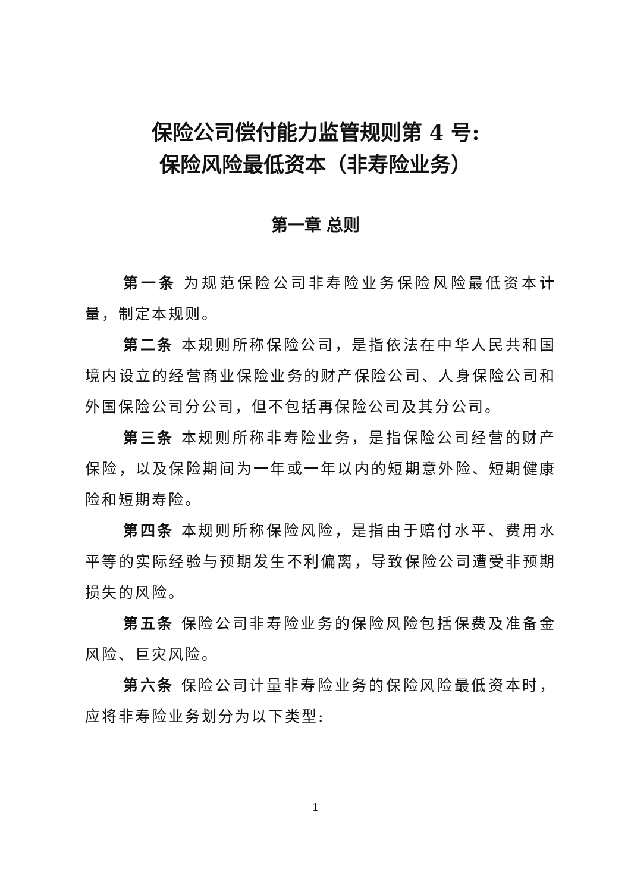保险公司偿付能力监管规则第 4 号:
保险风险最低资本（非寿险业务）
第一章 总则
第一条 为规范保险公司非寿险业务保险风险最低资本计量，制定本规则。
第二条 本规则所称保险公司，是指依法在中华人民共和国境内设立的经营商业保险业务的财产保险公司、人身保险公司和外国保险公司分公司，但不包括再保险公司及其分公司。
第三条 本规则所称非寿险业务，是指保险公司经营的财产保险，以及保险期间为一年或一年以内的短期意外险、短期健康险和短期寿险。
第四条 本规则所称保险风险，是指由于赔付水平、费用水平等的实际经验与预期发生不利偏离，导致保险公司遭受非预期损失的风险。
第五条 保险公司非寿险业务的保险风险包括保费及准备金风险、巨灾风险。
第六条 保险公司计量非寿险业务的保险风险最低资本时，应将非寿险业务划分为以下类型:
1